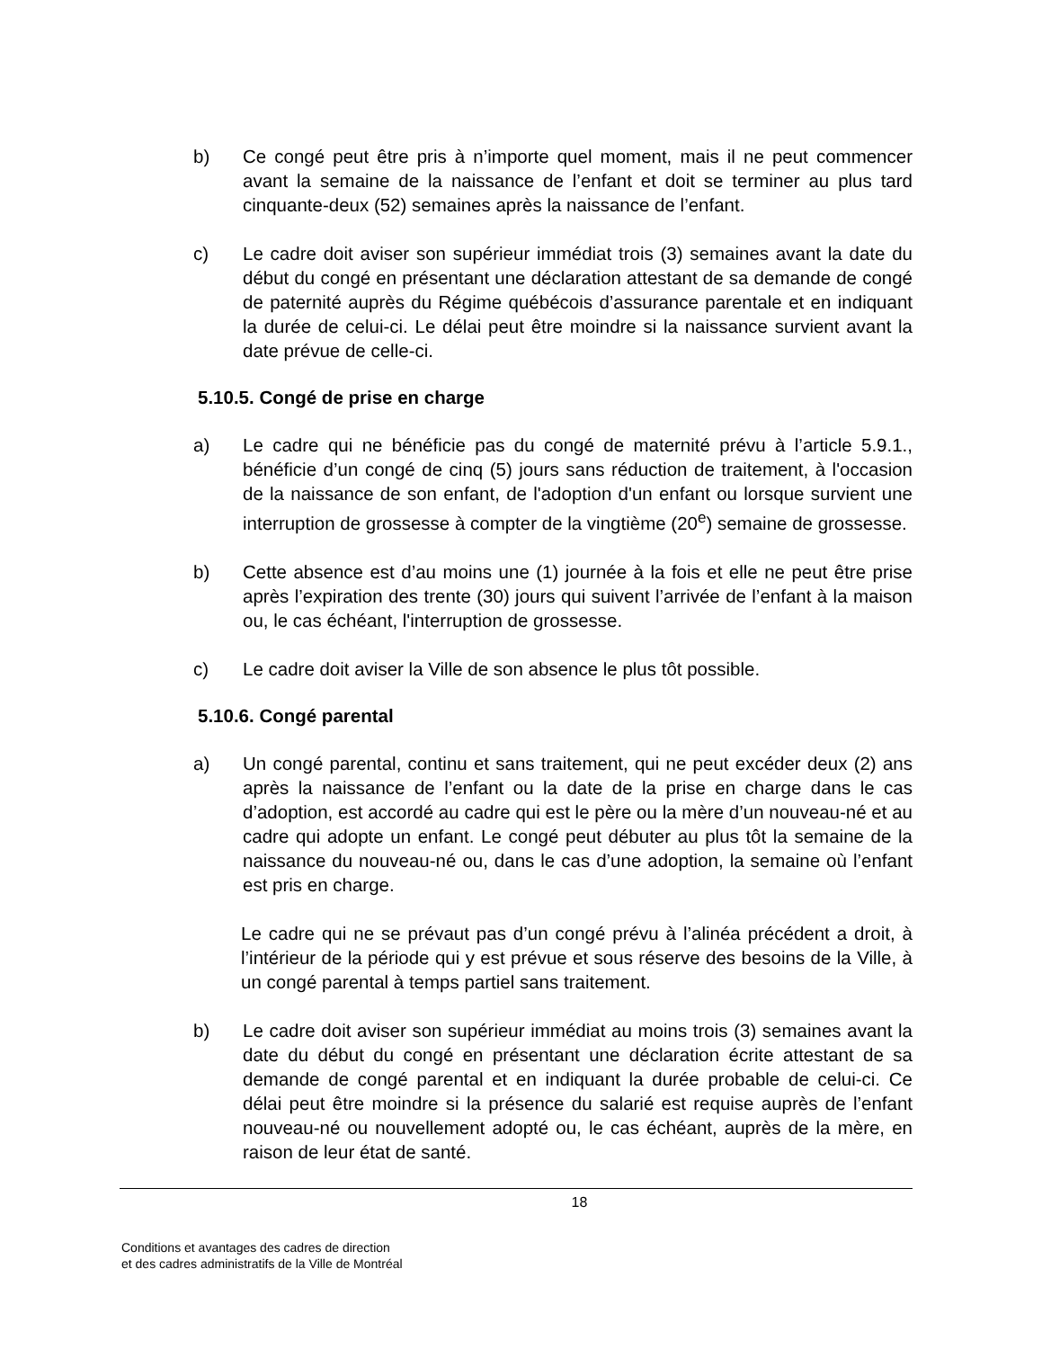b) Ce congé peut être pris à n’importe quel moment, mais il ne peut commencer avant la semaine de la naissance de l’enfant et doit se terminer au plus tard cinquante-deux (52) semaines après la naissance de l’enfant.
c) Le cadre doit aviser son supérieur immédiat trois (3) semaines avant la date du début du congé en présentant une déclaration attestant de sa demande de congé de paternité auprès du Régime québécois d’assurance parentale et en indiquant la durée de celui-ci. Le délai peut être moindre si la naissance survient avant la date prévue de celle-ci.
5.10.5. Congé de prise en charge
a) Le cadre qui ne bénéficie pas du congé de maternité prévu à l’article 5.9.1., bénéficie d’un congé de cinq (5) jours sans réduction de traitement, à l'occasion de la naissance de son enfant, de l'adoption d'un enfant ou lorsque survient une interruption de grossesse à compter de la vingtième (20<sup>e</sup>) semaine de grossesse.
b) Cette absence est d’au moins une (1) journée à la fois et elle ne peut être prise après l’expiration des trente (30) jours qui suivent l’arrivée de l’enfant à la maison ou, le cas échéant, l'interruption de grossesse.
c) Le cadre doit aviser la Ville de son absence le plus tôt possible.
5.10.6. Congé parental
a) Un congé parental, continu et sans traitement, qui ne peut excéder deux (2) ans après la naissance de l’enfant ou la date de la prise en charge dans le cas d’adoption, est accordé au cadre qui est le père ou la mère d’un nouveau-né et au cadre qui adopte un enfant. Le congé peut débuter au plus tôt la semaine de la naissance du nouveau-né ou, dans le cas d’une adoption, la semaine où l’enfant est pris en charge.
Le cadre qui ne se prévaut pas d’un congé prévu à l’alinéa précédent a droit, à l’intérieur de la période qui y est prévue et sous réserve des besoins de la Ville, à un congé parental à temps partiel sans traitement.
b) Le cadre doit aviser son supérieur immédiat au moins trois (3) semaines avant la date du début du congé en présentant une déclaration écrite attestant de sa demande de congé parental et en indiquant la durée probable de celui-ci. Ce délai peut être moindre si la présence du salarié est requise auprès de l’enfant nouveau-né ou nouvellement adopté ou, le cas échéant, auprès de la mère, en raison de leur état de santé.
18
Conditions et avantages des cadres de direction
et des cadres administratifs de la Ville de Montréal